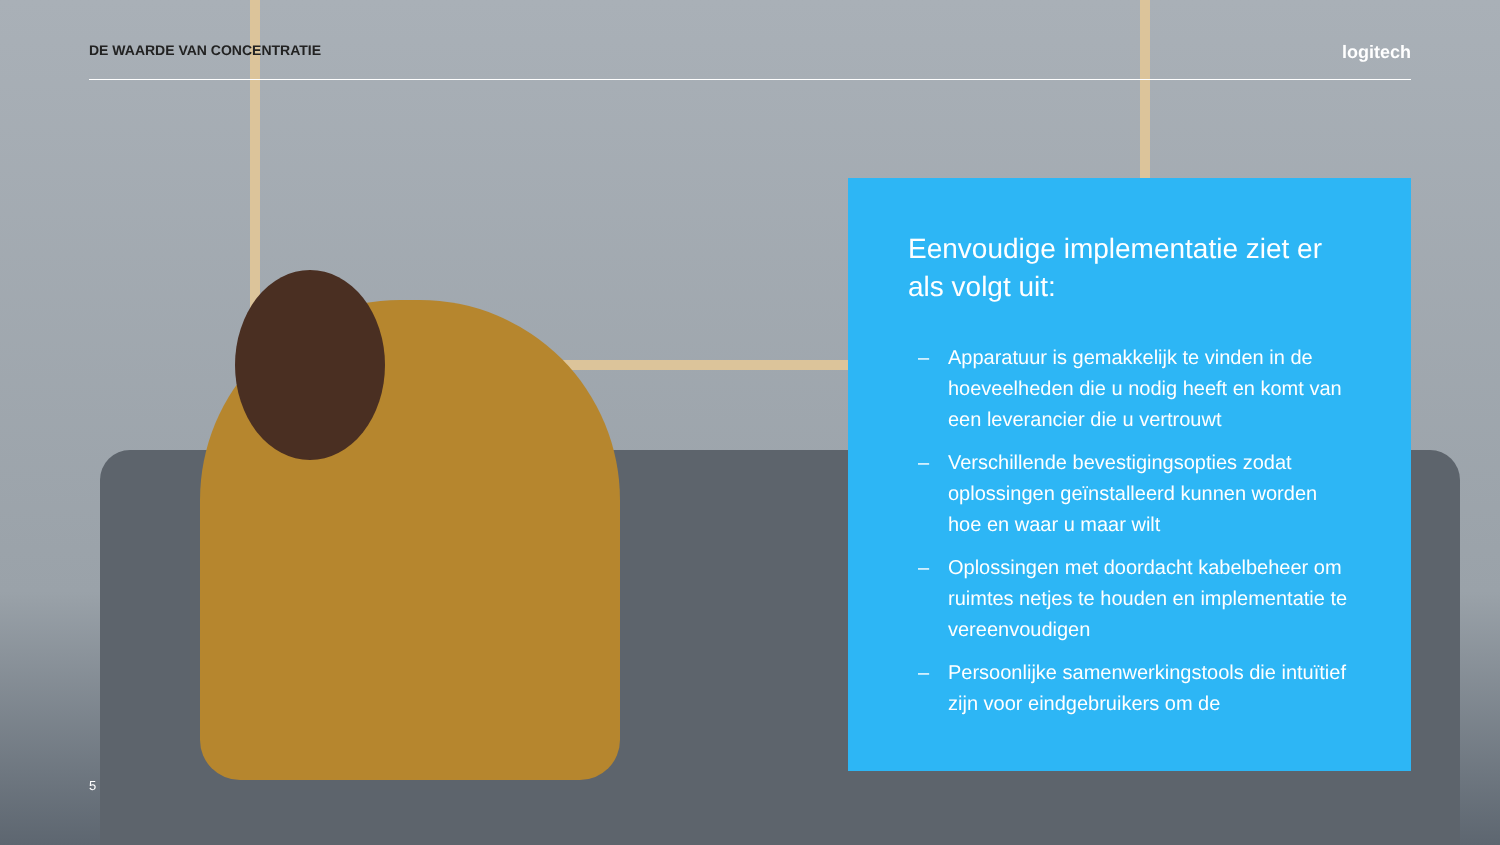DE WAARDE VAN CONCENTRATIE logitech
Eenvoudige implementatie ziet er als volgt uit:
– Apparatuur is gemakkelijk te vinden in de hoeveelheden die u nodig heeft en komt van een leverancier die u vertrouwt
– Verschillende bevestigingsopties zodat oplossingen geïnstalleerd kunnen worden hoe en waar u maar wilt
– Oplossingen met doordacht kabelbeheer om ruimtes netjes te houden en implementatie te vereenvoudigen
– Persoonlijke samenwerkingstools die intuïtief zijn voor eindgebruikers om de
5